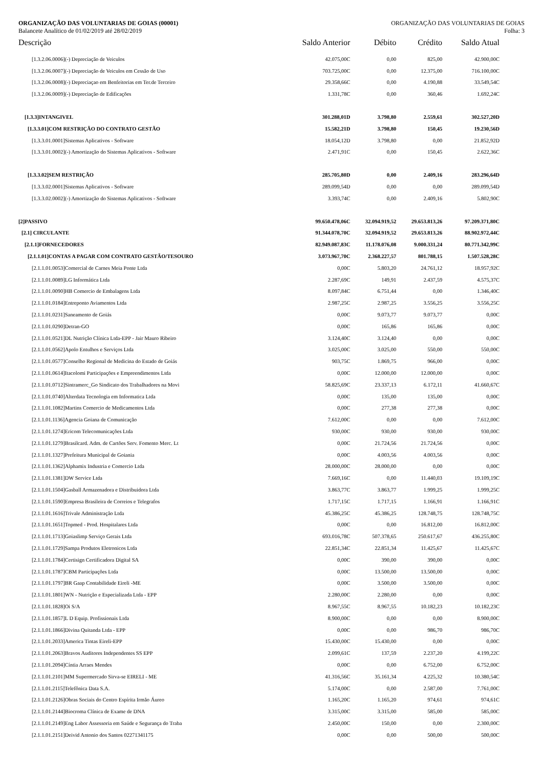ORGANIZAÇÃO DAS VOLUNTARIAS DE GOIAS (00001) ORGANIZAÇÃO DAS VOLUNTARIAS DE GOIAS
Balancete Analítico de 01/02/2019 até 28/02/2019 Folha: 3
| Descrição | Saldo Anterior | Débito | Crédito | Saldo Atual |
| --- | --- | --- | --- | --- |
| [1.3.2.06.0006](-) Depreciação de Veiculos | 42.075,00C | 0,00 | 825,00 | 42.900,00C |
| [1.3.2.06.0007](-) Depreciação de Veiculos em Cessão de Uso | 703.725,00C | 0,00 | 12.375,00 | 716.100,00C |
| [1.3.2.06.0008](-) Depreciaçao em Benfeitorias em Ter.de Terceiro | 29.358,66C | 0,00 | 4.190,88 | 33.549,54C |
| [1.3.2.06.0009](-) Depreciação de Edificações | 1.331,78C | 0,00 | 360,46 | 1.692,24C |
| [1.3.3]INTANGIVEL | 301.288,01D | 3.798,80 | 2.559,61 | 302.527,20D |
| [1.3.3.01]COM RESTRIÇÃO DO CONTRATO GESTÃO | 15.582,21D | 3.798,80 | 150,45 | 19.230,56D |
| [1.3.3.01.0001]Sistemas Aplicativos - Software | 18.054,12D | 3.798,80 | 0,00 | 21.852,92D |
| [1.3.3.01.0002](-) Amortização do Sistemas Aplicativos - Software | 2.471,91C | 0,00 | 150,45 | 2.622,36C |
| [1.3.3.02]SEM RESTRIÇÃO | 285.705,80D | 0,00 | 2.409,16 | 283.296,64D |
| [1.3.3.02.0001]Sistemas Aplicativos - Software | 289.099,54D | 0,00 | 0,00 | 289.099,54D |
| [1.3.3.02.0002](-) Amortização do Sistemas Aplicativos - Software | 3.393,74C | 0,00 | 2.409,16 | 5.802,90C |
| [2]PASSIVO | 99.650.478,06C | 32.094.919,52 | 29.653.813,26 | 97.209.371,80C |
| [2.1] CIRCULANTE | 91.344.078,70C | 32.094.919,52 | 29.653.813,26 | 88.902.972,44C |
| [2.1.1]FORNECEDORES | 82.949.087,83C | 11.178.076,08 | 9.000.331,24 | 80.771.342,99C |
| [2.1.1.01]CONTAS A PAGAR COM CONTRATO GESTÃO/TESOURO | 3.073.967,70C | 2.368.227,57 | 801.788,15 | 1.507.528,28C |
| [2.1.1.01.0053]Comercial de Carnes Meia Ponte Ltda | 0,00C | 5.803,20 | 24.761,12 | 18.957,92C |
| [2.1.1.01.0089]LG Informática Ltda | 2.287,69C | 149,91 | 2.437,59 | 4.575,37C |
| [2.1.1.01.0090]HB Comercio de Embalagens Ltda | 8.097,84C | 6.751,44 | 0,00 | 1.346,40C |
| [2.1.1.01.0184]Entreponto Aviamentos Ltda | 2.987,25C | 2.987,25 | 3.556,25 | 3.556,25C |
| [2.1.1.01.0231]Saneamento de Goiás | 0,00C | 9.073,77 | 9.073,77 | 0,00C |
| [2.1.1.01.0290]Detran-GO | 0,00C | 165,86 | 165,86 | 0,00C |
| [2.1.1.01.0521]DL Nutrição Clínica Ltda-EPP - Jair Mauro Ribeiro | 3.124,40C | 3.124,40 | 0,00 | 0,00C |
| [2.1.1.01.0562]Apolo Entulhos e Serviços Ltda | 3.025,00C | 3.025,00 | 550,00 | 550,00C |
| [2.1.1.01.0577]Conselho Regional de Medicina do Estado de Goiás | 903,75C | 1.869,75 | 966,00 | 0,00C |
| [2.1.1.01.0614]Itacolomi Participações e Empreendimentos Ltda | 0,00C | 12.000,00 | 12.000,00 | 0,00C |
| [2.1.1.01.0712]Sintramerc_Go Sindicato dos Trabalhadores na Movi | 58.825,69C | 23.337,13 | 6.172,11 | 41.660,67C |
| [2.1.1.01.0740]Alterdata Tecnologia em Informatica Ltda | 0,00C | 135,00 | 135,00 | 0,00C |
| [2.1.1.01.1082]Martins Comercio de Medicamentos Ltda | 0,00C | 277,38 | 277,38 | 0,00C |
| [2.1.1.01.1136]Agencia Goiana de Comunicação | 7.612,00C | 0,00 | 0,00 | 7.612,00C |
| [2.1.1.01.1274]Ericom Telecomunicações Ltda | 930,00C | 930,00 | 930,00 | 930,00C |
| [2.1.1.01.1279]Brasilcard. Adm. de Cartões Serv. Fomento Merc. Lt | 0,00C | 21.724,56 | 21.724,56 | 0,00C |
| [2.1.1.01.1327]Prefeitura Municipal de Goiania | 0,00C | 4.003,56 | 4.003,56 | 0,00C |
| [2.1.1.01.1362]Alphamix Industria e Comercio Ltda | 28.000,00C | 28.000,00 | 0,00 | 0,00C |
| [2.1.1.01.1381]DW Service Ltda | 7.669,16C | 0,00 | 11.440,03 | 19.109,19C |
| [2.1.1.01.1504]Gasball Armazenadora e Distribuidora Ltda | 3.863,77C | 3.863,77 | 1.999,25 | 1.999,25C |
| [2.1.1.01.1590]Empresa Brasileira de Correios e Telegrafos | 1.717,15C | 1.717,15 | 1.166,91 | 1.166,91C |
| [2.1.1.01.1616]Trivale Administração Ltda | 45.386,25C | 45.386,25 | 128.748,75 | 128.748,75C |
| [2.1.1.01.1651]Topmed - Prod. Hospitalares Ltda | 0,00C | 0,00 | 16.812,00 | 16.812,00C |
| [2.1.1.01.1713]Goiaslimp Serviço Gerais Ltda | 693.016,78C | 507.378,65 | 250.617,67 | 436.255,80C |
| [2.1.1.01.1729]Sampa Produtos Eletronicos Ltda | 22.851,34C | 22.851,34 | 11.425,67 | 11.425,67C |
| [2.1.1.01.1784]Certisign Certificadora Digital SA | 0,00C | 390,00 | 390,00 | 0,00C |
| [2.1.1.01.1787]CBM Participações Ltda | 0,00C | 13.500,00 | 13.500,00 | 0,00C |
| [2.1.1.01.1797]BR Gaap Contabilidade Eireli -ME | 0,00C | 3.500,00 | 3.500,00 | 0,00C |
| [2.1.1.01.1801]WN - Nutrição e Especializada Ltda - EPP | 2.280,00C | 2.280,00 | 0,00 | 0,00C |
| [2.1.1.01.1828]Oi S/A | 8.967,55C | 8.967,55 | 10.182,23 | 10.182,23C |
| [2.1.1.01.1857]L D Equip. Profissionais Ltda | 8.900,00C | 0,00 | 0,00 | 8.900,00C |
| [2.1.1.01.1866]Divina Quitanda Ltda - EPP | 0,00C | 0,00 | 986,70 | 986,70C |
| [2.1.1.01.2033]America Tintas Eireli-EPP | 15.430,00C | 15.430,00 | 0,00 | 0,00C |
| [2.1.1.01.2063]Bravos Auditores Independentes SS EPP | 2.099,61C | 137,59 | 2.237,20 | 4.199,22C |
| [2.1.1.01.2094]Cíntia Arraes Mendes | 0,00C | 0,00 | 6.752,00 | 6.752,00C |
| [2.1.1.01.2101]MM Supermercado Sirva-se EIRELI - ME | 41.316,56C | 35.161,34 | 4.225,32 | 10.380,54C |
| [2.1.1.01.2115]Telefônica Data S.A. | 5.174,00C | 0,00 | 2.587,00 | 7.761,00C |
| [2.1.1.01.2126]Obras Sociais do Centro Espírita Irmão Áureo | 1.165,20C | 1.165,20 | 974,61 | 974,61C |
| [2.1.1.01.2144]Biocroma Clínica de Exame de DNA | 3.315,00C | 3.315,00 | 585,00 | 585,00C |
| [2.1.1.01.2149]Eng Labor Assessoria em Saúde e Segurança do Traba | 2.450,00C | 150,00 | 0,00 | 2.300,00C |
| [2.1.1.01.2151]Deivid Antonio dos Santos 02271341175 | 0,00C | 0,00 | 500,00 | 500,00C |